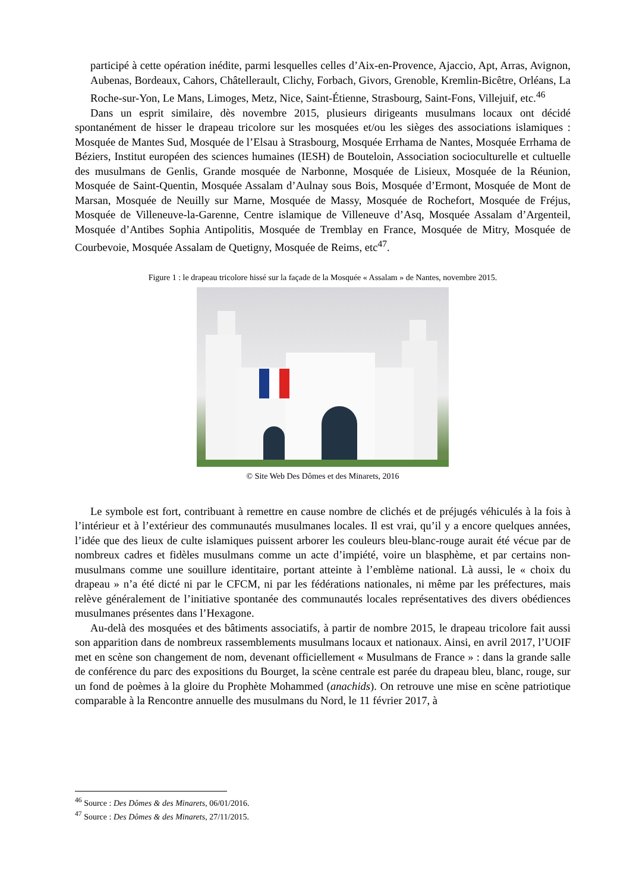participé à cette opération inédite, parmi lesquelles celles d’Aix-en-Provence, Ajaccio, Apt, Arras, Avignon, Aubenas, Bordeaux, Cahors, Châtellerault, Clichy, Forbach, Givors, Grenoble, Kremlin-Bicêtre, Orléans, La Roche-sur-Yon, Le Mans, Limoges, Metz, Nice, Saint-Étienne, Strasbourg, Saint-Fons, Villejuif, etc.<sup>46</sup>
Dans un esprit similaire, dès novembre 2015, plusieurs dirigeants musulmans locaux ont décidé spontanément de hisser le drapeau tricolore sur les mosquées et/ou les sièges des associations islamiques : Mosquée de Mantes Sud, Mosquée de l’Elsau à Strasbourg, Mosquée Errhama de Nantes, Mosquée Errhama de Béziers, Institut européen des sciences humaines (IESH) de Bouteloin, Association socioculturelle et cultuelle des musulmans de Genlis, Grande mosquée de Narbonne, Mosquée de Lisieux, Mosquée de la Réunion, Mosquée de Saint-Quentin, Mosquée Assalam d’Aulnay sous Bois, Mosquée d’Ermont, Mosquée de Mont de Marsan, Mosquée de Neuilly sur Marne, Mosquée de Massy, Mosquée de Rochefort, Mosquée de Fréjus, Mosquée de Villeneuve-la-Garenne, Centre islamique de Villeneuve d’Asq, Mosquée Assalam d’Argenteil, Mosquée d’Antibes Sophia Antipolitis, Mosquée de Tremblay en France, Mosquée de Mitry, Mosquée de Courbevoie, Mosquée Assalam de Quetigny, Mosquée de Reims, etc<sup>47</sup>.
Figure 1 : le drapeau tricolore hissé sur la façade de la Mosquée « Assalam » de Nantes, novembre 2015.
© Site Web Des Dômes et des Minarets, 2016
Le symbole est fort, contribuant à remettre en cause nombre de clichés et de préjugés véhiculés à la fois à l’intérieur et à l’extérieur des communautés musulmanes locales. Il est vrai, qu’il y a encore quelques années, l’idée que des lieux de culte islamiques puissent arborer les couleurs bleu-blanc-rouge aurait été vécue par de nombreux cadres et fidèles musulmans comme un acte d’impiété, voire un blasphème, et par certains non-musulmans comme une souillure identitaire, portant atteinte à l’emblème national. Là aussi, le « choix du drapeau » n’a été dicté ni par le CFCM, ni par les fédérations nationales, ni même par les préfectures, mais relève généralement de l’initiative spontanée des communautés locales représentatives des divers obédiences musulmanes présentes dans l’Hexagone.
Au-delà des mosquées et des bâtiments associatifs, à partir de nombre 2015, le drapeau tricolore fait aussi son apparition dans de nombreux rassemblements musulmans locaux et nationaux. Ainsi, en avril 2017, l’UOIF met en scène son changement de nom, devenant officiellement « Musulmans de France » : dans la grande salle de conférence du parc des expositions du Bourget, la scène centrale est parée du drapeau bleu, blanc, rouge, sur un fond de poèmes à la gloire du Prophète Mohammed (anachids). On retrouve une mise en scène patriotique comparable à la Rencontre annuelle des musulmans du Nord, le 11 février 2017, à
<sup>46</sup> Source : Des Dômes & des Minarets, 06/01/2016.
<sup>47</sup> Source : Des Dômes & des Minarets, 27/11/2015.